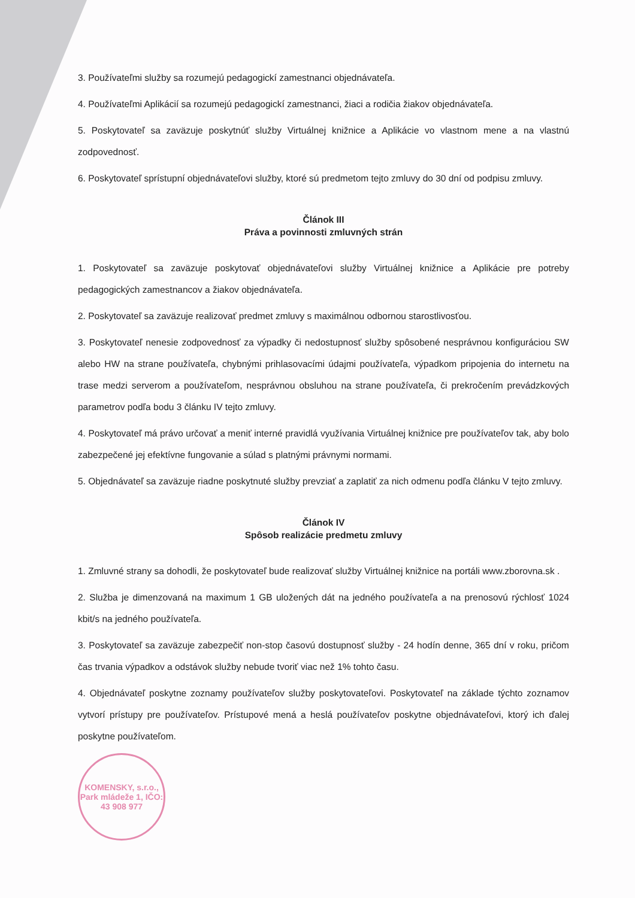3. Používateľmi služby sa rozumejú pedagogickí zamestnanci objednávateľa.
4. Používateľmi Aplikácií sa rozumejú pedagogickí zamestnanci, žiaci a rodičia žiakov objednávateľa.
5. Poskytovateľ sa zaväzuje poskytnúť služby Virtuálnej knižnice a Aplikácie vo vlastnom mene a na vlastnú zodpovednosť.
6. Poskytovateľ sprístupní objednávateľovi služby, ktoré sú predmetom tejto zmluvy do 30 dní od podpisu zmluvy.
Článok III
Práva a povinnosti zmluvných strán
1. Poskytovateľ sa zaväzuje poskytovať objednávateľovi služby Virtuálnej knižnice a Aplikácie pre potreby pedagogických zamestnancov a žiakov objednávateľa.
2. Poskytovateľ sa zaväzuje realizovať predmet zmluvy s maximálnou odbornou starostlivosťou.
3. Poskytovateľ nenesie zodpovednosť za výpadky či nedostupnosť služby spôsobené nesprávnou konfiguráciou SW alebo HW na strane používateľa, chybnými prihlasovacími údajmi používateľa, výpadkom pripojenia do internetu na trase medzi serverom a používateľom, nesprávnou obsluhou na strane používateľa, či prekročením prevádzkových parametrov podľa bodu 3 článku IV tejto zmluvy.
4. Poskytovateľ má právo určovať a meniť interné pravidlá využívania Virtuálnej knižnice pre používateľov tak, aby bolo zabezpečené jej efektívne fungovanie a súlad s platnými právnymi normami.
5. Objednávateľ sa zaväzuje riadne poskytnuté služby prevziať a zaplatiť za nich odmenu podľa článku V tejto zmluvy.
Článok IV
Spôsob realizácie predmetu zmluvy
1. Zmluvné strany sa dohodli, že poskytovateľ bude realizovať služby Virtuálnej knižnice na portáli www.zborovna.sk .
2. Služba je dimenzovaná na maximum 1 GB uložených dát na jedného používateľa a na prenosovú rýchlosť 1024 kbit/s na jedného používateľa.
3. Poskytovateľ sa zaväzuje zabezpečiť non-stop časovú dostupnosť služby - 24 hodín denne, 365 dní v roku, pričom čas trvania výpadkov a odstávok služby nebude tvoriť viac než 1% tohto času.
4. Objednávateľ poskytne zoznamy používateľov služby poskytovateľovi. Poskytovateľ na základe týchto zoznamov vytvorí prístupy pre používateľov. Prístupové mená a heslá používateľov poskytne objednávateľovi, ktorý ich ďalej poskytne používateľom.
KOMENSKY, s.r.o., Park mládeže 1, IČO: 43 908 977